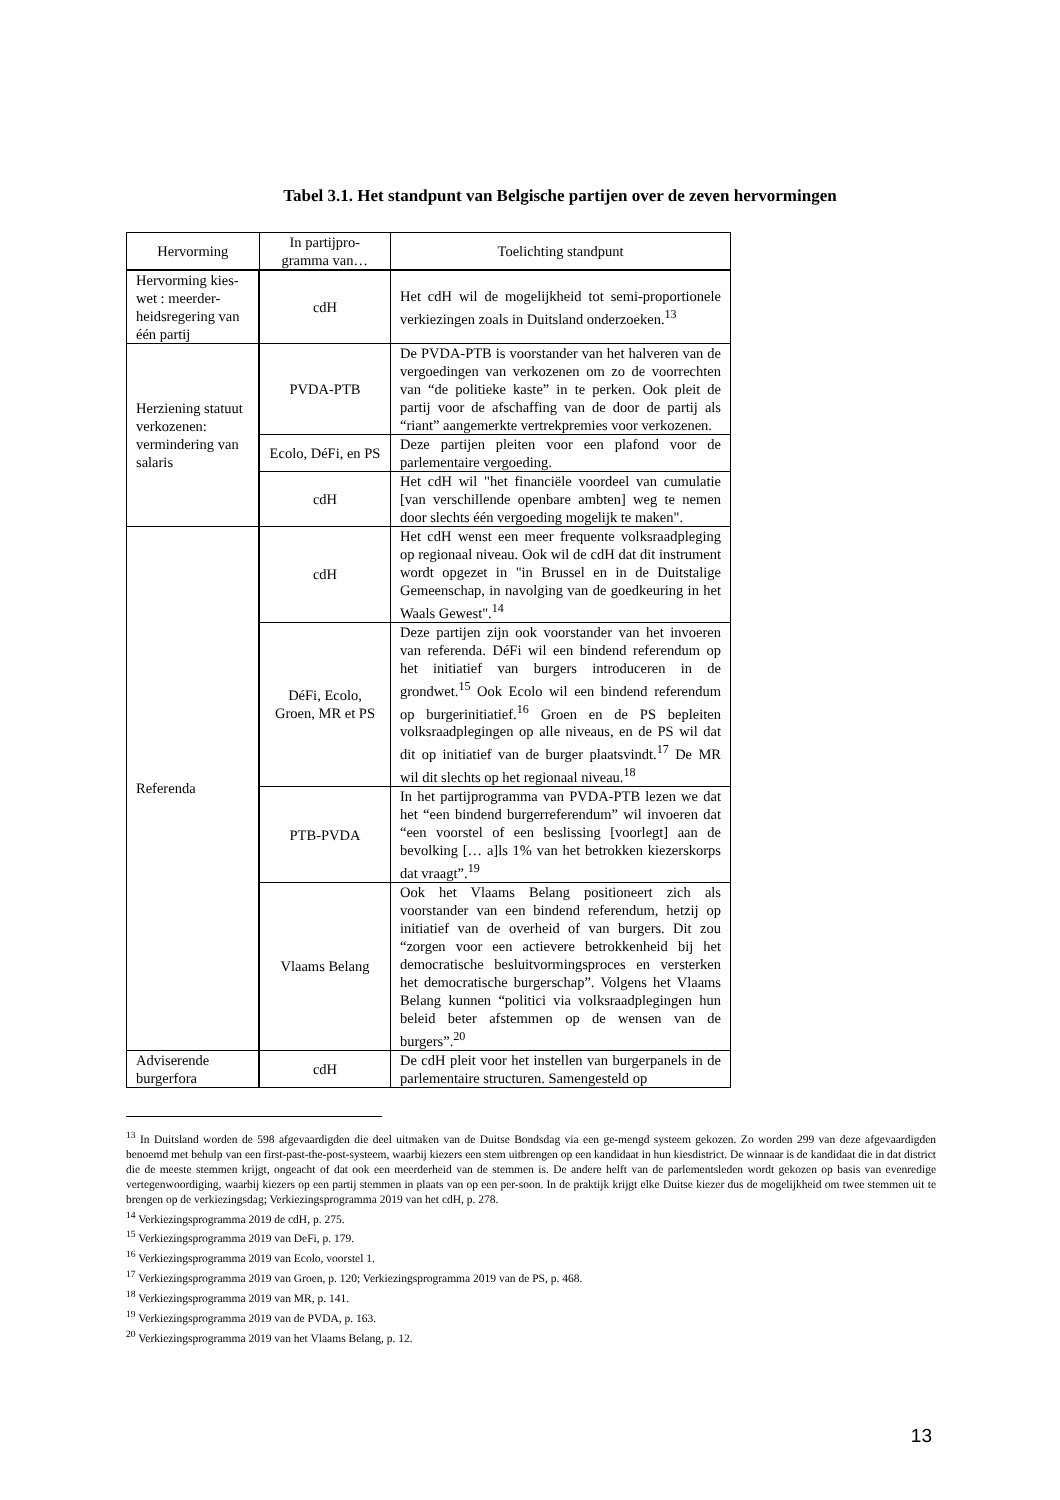Tabel 3.1. Het standpunt van Belgische partijen over de zeven hervormingen
| Hervorming | In partijpro- gramma van… | Toelichting standpunt |
| --- | --- | --- |
| Hervorming kies-wet : meerder-heidsregering van één partij | cdH | Het cdH wil de mogelijkheid tot semi-proportionele verkiezingen zoals in Duitsland onderzoeken.<sup>13</sup> |
| Herziening statuut verkozenen: vermindering van salaris | PVDA-PTB | De PVDA-PTB is voorstander van het halveren van de vergoedingen van verkozenen om zo de voorrechten van “de politieke kaste” in te perken. Ook pleit de partij voor de afschaffing van de door de partij als “riant” aangemerkte vertrekpremies voor verkozenen. |
| | Ecolo, DéFi, en PS | Deze partijen pleiten voor een plafond voor de parlementaire vergoeding. |
| | cdH | Het cdH wil "het financiële voordeel van cumulatie [van verschillende openbare ambten] weg te nemen door slechts één vergoeding mogelijk te maken". |
| Referenda | cdH | Het cdH wenst een meer frequente volksraadpleging op regionaal niveau. Ook wil de cdH dat dit instrument wordt opgezet in "in Brussel en in de Duitstalige Gemeenschap, in navolging van de goedkeuring in het Waals Gewest".<sup>14</sup> |
| | DéFi, Ecolo, Groen, MR et PS | Deze partijen zijn ook voorstander van het invoeren van referenda. DéFi wil een bindend referendum op het initiatief van burgers introduceren in de grondwet.<sup>15</sup> Ook Ecolo wil een bindend referendum op burgerinitiatief.<sup>16</sup> Groen en de PS bepleiten volksraadplegingen op alle niveaus, en de PS wil dat dit op initiatief van de burger plaatsvindt.<sup>17</sup> De MR wil dit slechts op het regionaal niveau.<sup>18</sup> |
| | PTB-PVDA | In het partijprogramma van PVDA-PTB lezen we dat het “een bindend burgerreferendum” wil invoeren dat “een voorstel of een beslissing [voorlegt] aan de bevolking [… a]ls 1% van het betrokken kiezerskorps dat vraagt”.<sup>19</sup> |
| | Vlaams Belang | Ook het Vlaams Belang positioneert zich als voorstander van een bindend referendum, hetzij op initiatief van de overheid of van burgers. Dit zou “zorgen voor een actievere betrokkenheid bij het democratische besluitvormingsproces en versterken het democratische burgerschap”. Volgens het Vlaams Belang kunnen “politici via volksraadplegingen hun beleid beter afstemmen op de wensen van de burgers”.<sup>20</sup> |
| Adviserende burgerfora | cdH | De cdH pleit voor het instellen van burgerpanels in de parlementaire structuren. Samengesteld op |
<sup>13</sup> In Duitsland worden de 598 afgevaardigden die deel uitmaken van de Duitse Bondsdag via een ge-mengd systeem gekozen. Zo worden 299 van deze afgevaardigden benoemd met behulp van een first-past-the-post-systeem, waarbij kiezers een stem uitbrengen op een kandidaat in hun kiesdistrict. De winnaar is de kandidaat die in dat district die de meeste stemmen krijgt, ongeacht of dat ook een meerderheid van de stemmen is. De andere helft van de parlementsleden wordt gekozen op basis van evenredige vertegenwoordiging, waarbij kiezers op een partij stemmen in plaats van op een per-soon. In de praktijk krijgt elke Duitse kiezer dus de mogelijkheid om twee stemmen uit te brengen op de verkiezingsdag; Verkiezingsprogramma 2019 van het cdH, p. 278.
<sup>14</sup> Verkiezingsprogramma 2019 de cdH, p. 275.
<sup>15</sup> Verkiezingsprogramma 2019 van DeFi, p. 179.
<sup>16</sup> Verkiezingsprogramma 2019 van Ecolo, voorstel 1.
<sup>17</sup> Verkiezingsprogramma 2019 van Groen, p. 120; Verkiezingsprogramma 2019 van de PS, p. 468.
<sup>18</sup> Verkiezingsprogramma 2019 van MR, p. 141.
<sup>19</sup> Verkiezingsprogramma 2019 van de PVDA, p. 163.
<sup>20</sup> Verkiezingsprogramma 2019 van het Vlaams Belang, p. 12.
13